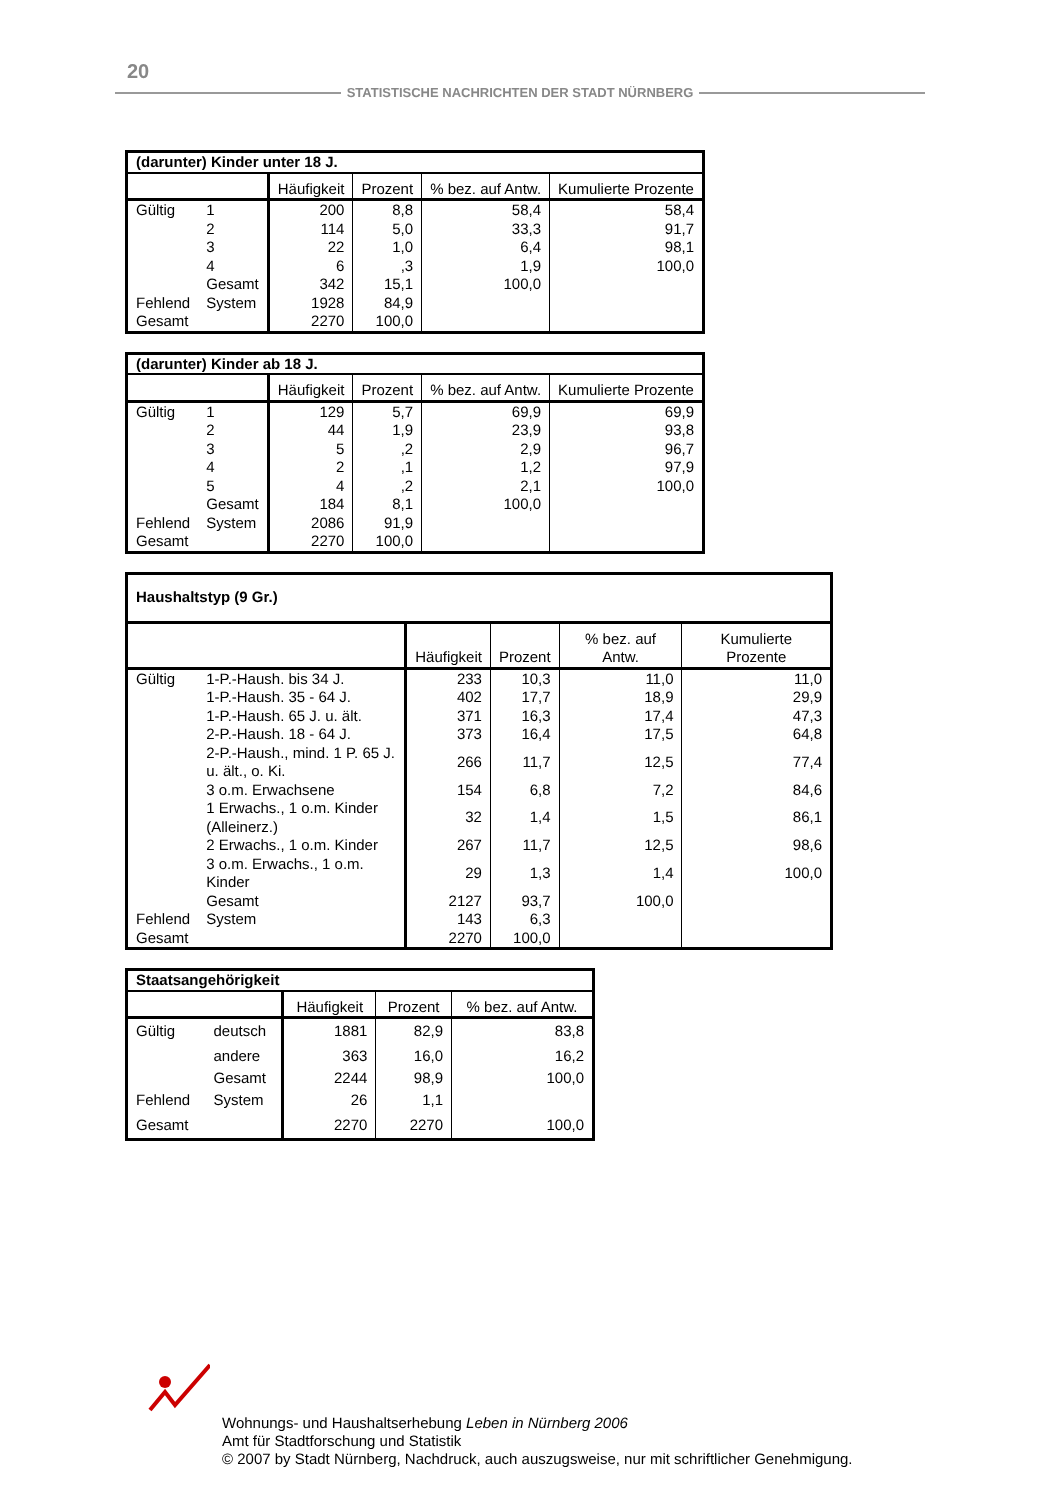20
STATISTISCHE NACHRICHTEN DER STADT NÜRNBERG
| (darunter) Kinder unter 18 J. | | | | | |
| --- | --- | --- | --- | --- | --- |
| | | Häufigkeit | Prozent | % bez. auf Antw. | Kumulierte Prozente |
| Gültig | 1 | 200 | 8,8 | 58,4 | 58,4 |
| | 2 | 114 | 5,0 | 33,3 | 91,7 |
| | 3 | 22 | 1,0 | 6,4 | 98,1 |
| | 4 | 6 | ,3 | 1,9 | 100,0 |
| | Gesamt | 342 | 15,1 | 100,0 | |
| Fehlend | System | 1928 | 84,9 | | |
| Gesamt | | 2270 | 100,0 | | |
| (darunter) Kinder ab 18 J. | | | | | |
| --- | --- | --- | --- | --- | --- |
| | | Häufigkeit | Prozent | % bez. auf Antw. | Kumulierte Prozente |
| Gültig | 1 | 129 | 5,7 | 69,9 | 69,9 |
| | 2 | 44 | 1,9 | 23,9 | 93,8 |
| | 3 | 5 | ,2 | 2,9 | 96,7 |
| | 4 | 2 | ,1 | 1,2 | 97,9 |
| | 5 | 4 | ,2 | 2,1 | 100,0 |
| | Gesamt | 184 | 8,1 | 100,0 | |
| Fehlend | System | 2086 | 91,9 | | |
| Gesamt | | 2270 | 100,0 | | |
| Haushaltstyp (9 Gr.) | | | | | |
| --- | --- | --- | --- | --- | --- |
| | | Häufigkeit | Prozent | % bez. auf Antw. | Kumulierte Prozente |
| Gültig | 1-P.-Haush. bis 34 J. | 233 | 10,3 | 11,0 | 11,0 |
| | 1-P.-Haush. 35 - 64 J. | 402 | 17,7 | 18,9 | 29,9 |
| | 1-P.-Haush. 65 J. u. ält. | 371 | 16,3 | 17,4 | 47,3 |
| | 2-P.-Haush. 18 - 64 J. | 373 | 16,4 | 17,5 | 64,8 |
| | 2-P.-Haush., mind. 1 P. 65 J. u. ält., o. Ki. | 266 | 11,7 | 12,5 | 77,4 |
| | 3 o.m. Erwachsene | 154 | 6,8 | 7,2 | 84,6 |
| | 1 Erwachs., 1 o.m. Kinder (Alleinerz.) | 32 | 1,4 | 1,5 | 86,1 |
| | 2 Erwachs., 1 o.m. Kinder | 267 | 11,7 | 12,5 | 98,6 |
| | 3 o.m. Erwachs., 1 o.m. Kinder | 29 | 1,3 | 1,4 | 100,0 |
| | Gesamt | 2127 | 93,7 | 100,0 | |
| Fehlend | System | 143 | 6,3 | | |
| Gesamt | | 2270 | 100,0 | | |
| Staatsangehörigkeit | | | | |
| --- | --- | --- | --- | --- |
| | | Häufigkeit | Prozent | % bez. auf Antw. |
| Gültig | deutsch | 1881 | 82,9 | 83,8 |
| | andere | 363 | 16,0 | 16,2 |
| | Gesamt | 2244 | 98,9 | 100,0 |
| Fehlend | System | 26 | 1,1 | |
| Gesamt | | 2270 | 2270 | 100,0 |
Wohnungs- und Haushaltserhebung Leben in Nürnberg 2006
Amt für Stadtforschung und Statistik
© 2007 by Stadt Nürnberg, Nachdruck, auch auszugsweise, nur mit schriftlicher Genehmigung.